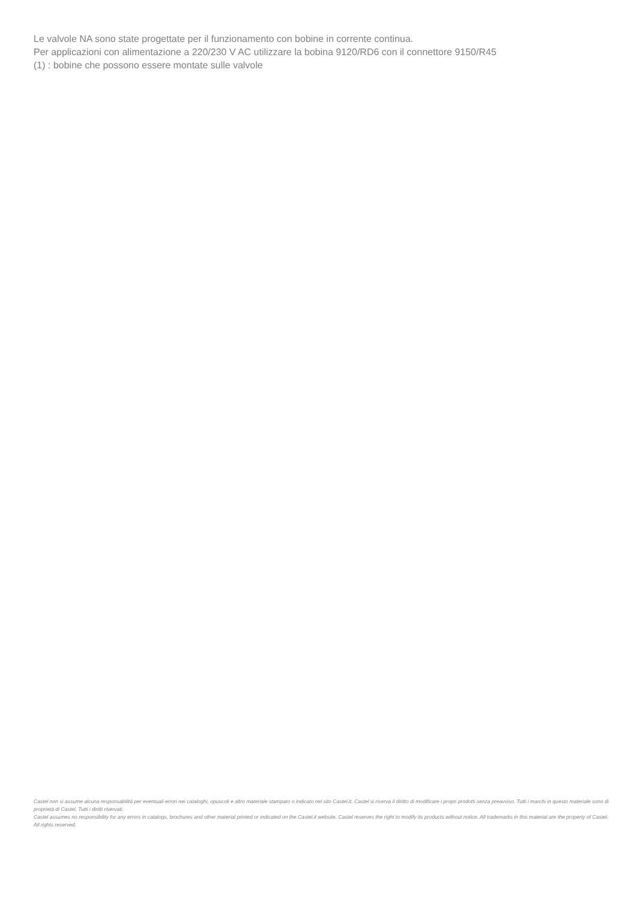Le valvole NA sono state progettate per il funzionamento con bobine in corrente continua.
Per applicazioni con alimentazione a 220/230 V AC utilizzare la bobina 9120/RD6 con il connettore 9150/R45
(1) : bobine che possono essere montate sulle valvole
Castel non si assume alcuna responsabilità per eventuali errori nei cataloghi, opuscoli e altro materiale stampato o indicato nel sito Castel.it. Castel si riserva il diritto di modificare i propri prodotti senza preavviso. Tutti i marchi in questo materiale sono di proprietà di Castel. Tutti i diritti riservati.
Castel assumes no responsibility for any errors in catalogs, brochures and other material printed or indicated on the Castel.it website. Castel reserves the right to modify its products without notice. All trademarks in this material are the property of Castel. All rights reserved.